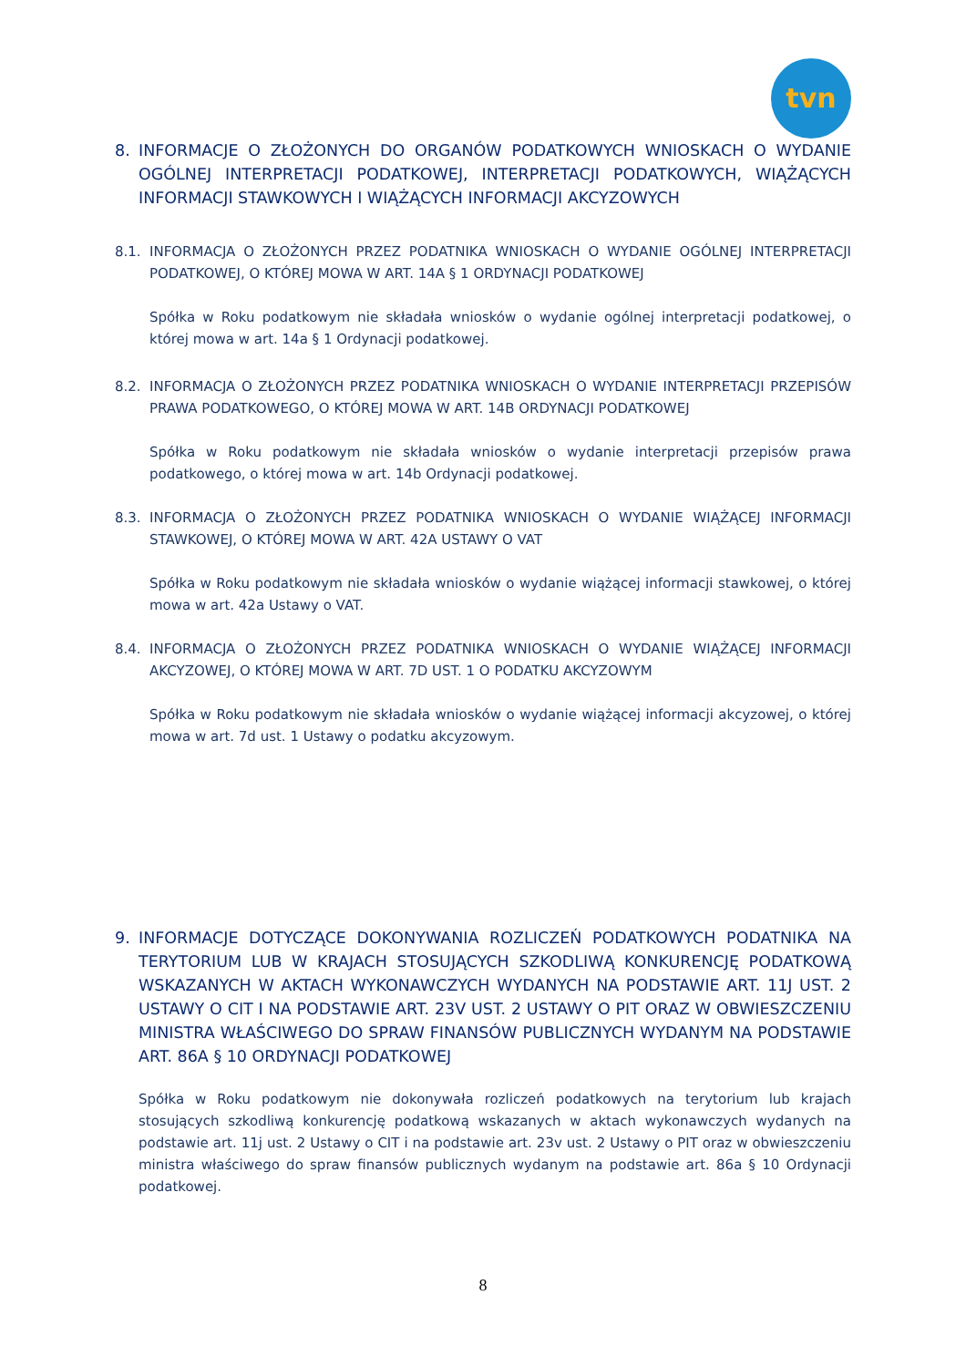tvn
8. INFORMACJE O ZŁOŻONYCH DO ORGANÓW PODATKOWYCH WNIOSKACH O WYDANIE OGÓLNEJ INTERPRETACJI PODATKOWEJ, INTERPRETACJI PODATKOWYCH, WIĄŻĄCYCH INFORMACJI STAWKOWYCH I WIĄŻĄCYCH INFORMACJI AKCYZOWYCH
8.1. INFORMACJA O ZŁOŻONYCH PRZEZ PODATNIKA WNIOSKACH O WYDANIE OGÓLNEJ INTERPRETACJI PODATKOWEJ, O KTÓREJ MOWA W ART. 14A § 1 ORDYNACJI PODATKOWEJ
Spółka w Roku podatkowym nie składała wniosków o wydanie ogólnej interpretacji podatkowej, o której mowa w art. 14a § 1 Ordynacji podatkowej.
8.2. INFORMACJA O ZŁOŻONYCH PRZEZ PODATNIKA WNIOSKACH O WYDANIE INTERPRETACJI PRZEPISÓW PRAWA PODATKOWEGO, O KTÓREJ MOWA W ART. 14B ORDYNACJI PODATKOWEJ
Spółka w Roku podatkowym nie składała wniosków o wydanie interpretacji przepisów prawa podatkowego, o której mowa w art. 14b Ordynacji podatkowej.
8.3. INFORMACJA O ZŁOŻONYCH PRZEZ PODATNIKA WNIOSKACH O WYDANIE WIĄŻĄCEJ INFORMACJI STAWKOWEJ, O KTÓREJ MOWA W ART. 42A USTAWY O VAT
Spółka w Roku podatkowym nie składała wniosków o wydanie wiążącej informacji stawkowej, o której mowa w art. 42a Ustawy o VAT.
8.4. INFORMACJA O ZŁOŻONYCH PRZEZ PODATNIKA WNIOSKACH O WYDANIE WIĄŻĄCEJ INFORMACJI AKCYZOWEJ, O KTÓREJ MOWA W ART. 7D UST. 1 O PODATKU AKCYZOWYM
Spółka w Roku podatkowym nie składała wniosków o wydanie wiążącej informacji akcyzowej, o której mowa w art. 7d ust. 1 Ustawy o podatku akcyzowym.
9. INFORMACJE DOTYCZĄCE DOKONYWANIA ROZLICZEŃ PODATKOWYCH PODATNIKA NA TERYTORIUM LUB W KRAJACH STOSUJĄCYCH SZKODLIWĄ KONKURENCJĘ PODATKOWĄ WSKAZANYCH W AKTACH WYKONAWCZYCH WYDANYCH NA PODSTAWIE ART. 11J UST. 2 USTAWY O CIT I NA PODSTAWIE ART. 23V UST. 2 USTAWY O PIT ORAZ W OBWIESZCZENIU MINISTRA WŁAŚCIWEGO DO SPRAW FINANSÓW PUBLICZNYCH WYDANYM NA PODSTAWIE ART. 86A § 10 ORDYNACJI PODATKOWEJ
Spółka w Roku podatkowym nie dokonywała rozliczeń podatkowych na terytorium lub krajach stosujących szkodliwą konkurencję podatkową wskazanych w aktach wykonawczych wydanych na podstawie art. 11j ust. 2 Ustawy o CIT i na podstawie art. 23v ust. 2 Ustawy o PIT oraz w obwieszczeniu ministra właściwego do spraw finansów publicznych wydanym na podstawie art. 86a § 10 Ordynacji podatkowej.
8